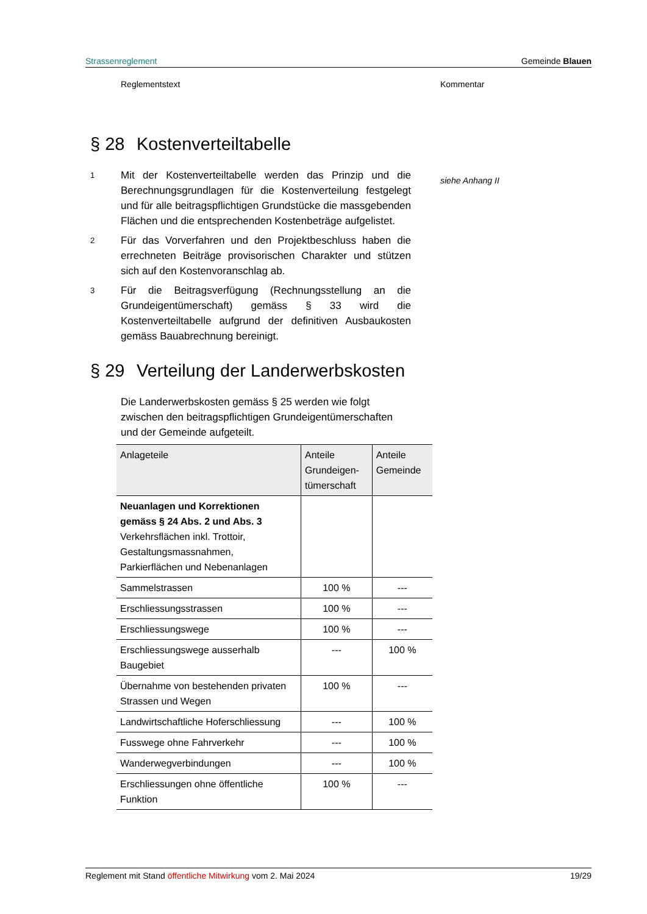Strassenreglement Gemeinde Blauen
Reglementstext Kommentar
siehe Anhang II
§ 28 Kostenverteiltabelle
1
Mit der Kostenverteiltabelle werden das Prinzip und die Berechnungsgrundlagen für die Kostenverteilung festgelegt und für alle beitragspflichtigen Grundstücke die massgebenden Flächen und die entsprechenden Kostenbeträge aufgelistet.
2
Für das Vorverfahren und den Projektbeschluss haben die errechneten Beiträge provisorischen Charakter und stützen sich auf den Kostenvoranschlag ab.
3
Für die Beitragsverfügung (Rechnungsstellung an die Grundeigentümerschaft) gemäss § 33 wird die Kostenverteiltabelle aufgrund der definitiven Ausbaukosten gemäss Bauabrechnung bereinigt.
§ 29 Verteilung der Landerwerbskosten
Die Landerwerbskosten gemäss § 25 werden wie folgt zwischen den beitragspflichtigen Grundeigentümerschaften und der Gemeinde aufgeteilt.
| Anlageteile | Anteile Grundeigen- tümerschaft | Anteile Gemeinde |
| --- | --- | --- |
| Neuanlagen und Korrektionen gemäss § 24 Abs. 2 und Abs. 3 Verkehrsflächen inkl. Trottoir, Gestaltungsmassnahmen, Parkierflächen und Nebenanlagen | | |
| Sammelstrassen | 100 % | --- |
| Erschliessungsstrassen | 100 % | --- |
| Erschliessungswege | 100 % | --- |
| Erschliessungswege ausserhalb Baugebiet | --- | 100 % |
| Übernahme von bestehenden privaten Strassen und Wegen | 100 % | --- |
| Landwirtschaftliche Hoferschliessung | --- | 100 % |
| Fusswege ohne Fahrverkehr | --- | 100 % |
| Wanderwegverbindungen | --- | 100 % |
| Erschliessungen ohne öffentliche Funktion | 100 % | --- |
Reglement mit Stand öffentliche Mitwirkung vom 2. Mai 2024 19/29